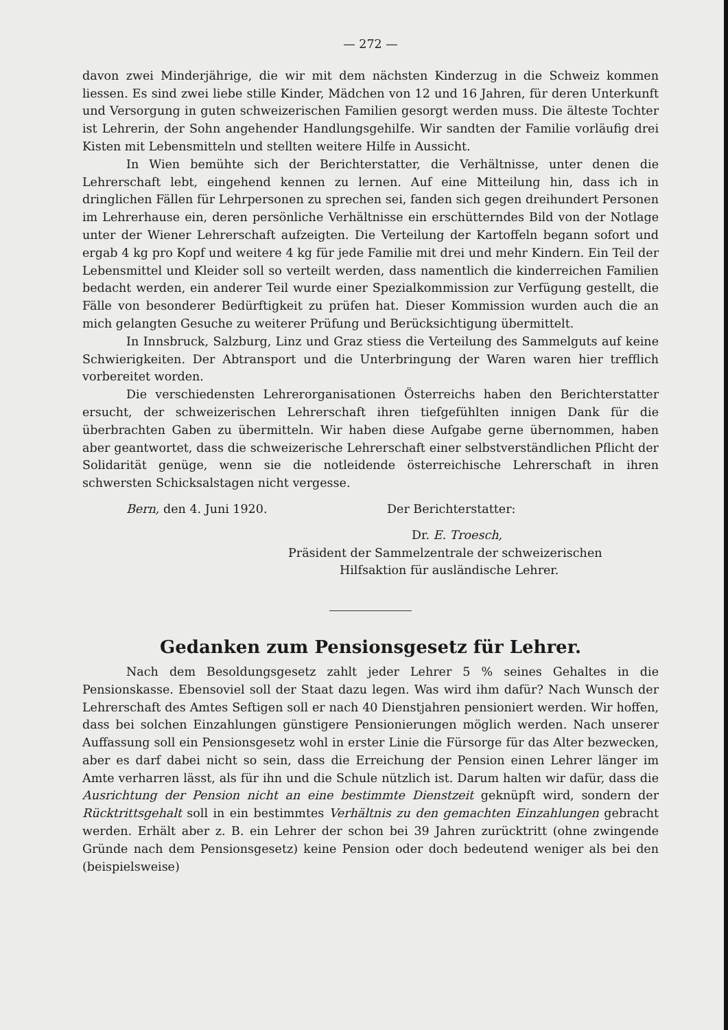— 272 —
davon zwei Minderjährige, die wir mit dem nächsten Kinderzug in die Schweiz kommen liessen. Es sind zwei liebe stille Kinder, Mädchen von 12 und 16 Jahren, für deren Unterkunft und Versorgung in guten schweizerischen Familien gesorgt werden muss. Die älteste Tochter ist Lehrerin, der Sohn angehender Handlungsgehilfe. Wir sandten der Familie vorläufig drei Kisten mit Lebensmitteln und stellten weitere Hilfe in Aussicht.
In Wien bemühte sich der Berichterstatter, die Verhältnisse, unter denen die Lehrerschaft lebt, eingehend kennen zu lernen. Auf eine Mitteilung hin, dass ich in dringlichen Fällen für Lehrpersonen zu sprechen sei, fanden sich gegen dreihundert Personen im Lehrerhause ein, deren persönliche Verhältnisse ein erschütterndes Bild von der Notlage unter der Wiener Lehrerschaft aufzeigten. Die Verteilung der Kartoffeln begann sofort und ergab 4 kg pro Kopf und weitere 4 kg für jede Familie mit drei und mehr Kindern. Ein Teil der Lebensmittel und Kleider soll so verteilt werden, dass namentlich die kinderreichen Familien bedacht werden, ein anderer Teil wurde einer Spezialkommission zur Verfügung gestellt, die Fälle von besonderer Bedürftigkeit zu prüfen hat. Dieser Kommission wurden auch die an mich gelangten Gesuche zu weiterer Prüfung und Berücksichtigung übermittelt.
In Innsbruck, Salzburg, Linz und Graz stiess die Verteilung des Sammelguts auf keine Schwierigkeiten. Der Abtransport und die Unterbringung der Waren waren hier trefflich vorbereitet worden.
Die verschiedensten Lehrerorganisationen Österreichs haben den Berichterstatter ersucht, der schweizerischen Lehrerschaft ihren tiefgefühlten innigen Dank für die überbrachten Gaben zu übermitteln. Wir haben diese Aufgabe gerne übernommen, haben aber geantwortet, dass die schweizerische Lehrerschaft einer selbstverständlichen Pflicht der Solidarität genüge, wenn sie die notleidende österreichische Lehrerschaft in ihren schwersten Schicksalstagen nicht vergesse.
Bern, den 4. Juni 1920. Der Berichterstatter:
Dr. E. Troesch,
Präsident der Sammelzentrale der schweizerischen
Hilfsaktion für ausländische Lehrer.
Gedanken zum Pensionsgesetz für Lehrer.
Nach dem Besoldungsgesetz zahlt jeder Lehrer 5 % seines Gehaltes in die Pensionskasse. Ebensoviel soll der Staat dazu legen. Was wird ihm dafür? Nach Wunsch der Lehrerschaft des Amtes Seftigen soll er nach 40 Dienstjahren pensioniert werden. Wir hoffen, dass bei solchen Einzahlungen günstigere Pensionierungen möglich werden. Nach unserer Auffassung soll ein Pensionsgesetz wohl in erster Linie die Fürsorge für das Alter bezwecken, aber es darf dabei nicht so sein, dass die Erreichung der Pension einen Lehrer länger im Amte verharren lässt, als für ihn und die Schule nützlich ist. Darum halten wir dafür, dass die Ausrichtung der Pension nicht an eine bestimmte Dienstzeit geknüpft wird, sondern der Rücktrittsgehalt soll in ein bestimmtes Verhältnis zu den gemachten Einzahlungen gebracht werden. Erhält aber z. B. ein Lehrer der schon bei 39 Jahren zurücktritt (ohne zwingende Gründe nach dem Pensionsgesetz) keine Pension oder doch bedeutend weniger als bei den (beispielsweise)